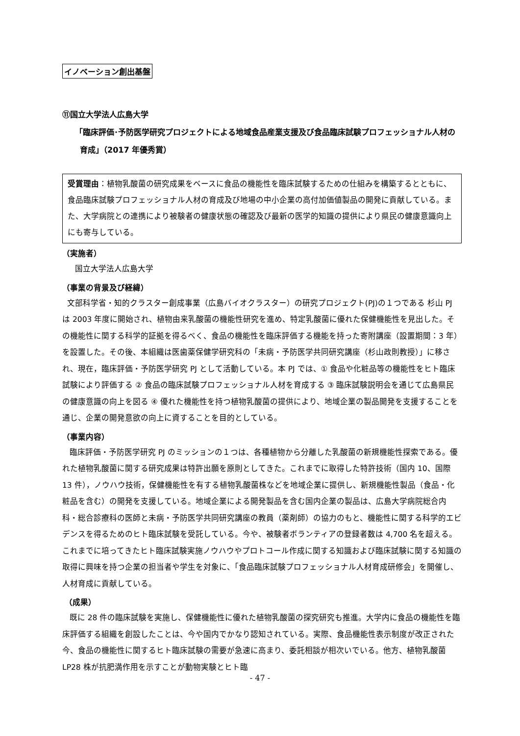イノベーション創出基盤
⑪国立大学法人広島大学
「臨床評価･予防医学研究プロジェクトによる地域食品産業支援及び食品臨床試験プロフェッショナル人材の育成」（2017 年優秀賞）
受賞理由：植物乳酸菌の研究成果をベースに食品の機能性を臨床試験するための仕組みを構築するとともに、食品臨床試験プロフェッショナル人材の育成及び地場の中小企業の高付加価値製品の開発に貢献している。また、大学病院との連携により被験者の健康状態の確認及び最新の医学的知識の提供により県民の健康意識向上にも寄与している。
（実施者）
国立大学法人広島大学
（事業の背景及び経緯）
文部科学省・知的クラスター創成事業（広島バイオクラスター）の研究プロジェクト(PJ)の１つである 杉山 PJ は 2003 年度に開始され、植物由来乳酸菌の機能性研究を進め、特定乳酸菌に優れた保健機能性を見出した。その機能性に関する科学的証拠を得るべく、食品の機能性を臨床評価する機能を持った寄附講座（設置期間：3 年）を設置した。その後、本組織は医歯薬保健学研究科の「未病・予防医学共同研究講座（杉山政則教授）」に移され、現在，臨床評価・予防医学研究 PJ として活動している。本 PJ では、① 食品や化粧品等の機能性をヒト臨床試験により評価する ② 食品の臨床試験プロフェッショナル人材を育成する ③ 臨床試験説明会を通じて広島県民の健康意識の向上を図る ④ 優れた機能性を持つ植物乳酸菌の提供により、地域企業の製品開発を支援することを通じ、企業の開発意欲の向上に資することを目的としている。
（事業内容）
臨床評価・予防医学研究 PJ のミッションの１つは、各種植物から分離した乳酸菌の新規機能性探索である。優れた植物乳酸菌に関する研究成果は特許出願を原則としてきた。これまでに取得した特許技術（国内 10、国際 13 件），ノウハウ技術，保健機能性を有する植物乳酸菌株などを地域企業に提供し、新規機能性製品（食品・化粧品を含む）の開発を支援している。地域企業による開発製品を含む国内企業の製品は、広島大学病院総合内科・総合診療科の医師と未病・予防医学共同研究講座の教員（薬剤師）の協力のもと、機能性に関する科学的エビデンスを得るためのヒト臨床試験を受託している。今や、被験者ボランティアの登録者数は 4,700 名を超える。これまでに培ってきたヒト臨床試験実施ノウハウやプロトコール作成に関する知識および臨床試験に関する知識の取得に興味を持つ企業の担当者や学生を対象に、「食品臨床試験プロフェッショナル人材育成研修会」を開催し、人材育成に貢献している。
（成果）
既に 28 件の臨床試験を実施し、保健機能性に優れた植物乳酸菌の探究研究も推進。大学内に食品の機能性を臨床評価する組織を創設したことは、今や国内でかなり認知されている。実際、食品機能性表示制度が改正された今、食品の機能性に関するヒト臨床試験の需要が急速に高まり、委託相談が相次いでいる。他方、植物乳酸菌 LP28 株が抗肥満作用を示すことが動物実験とヒト臨
- 47 -